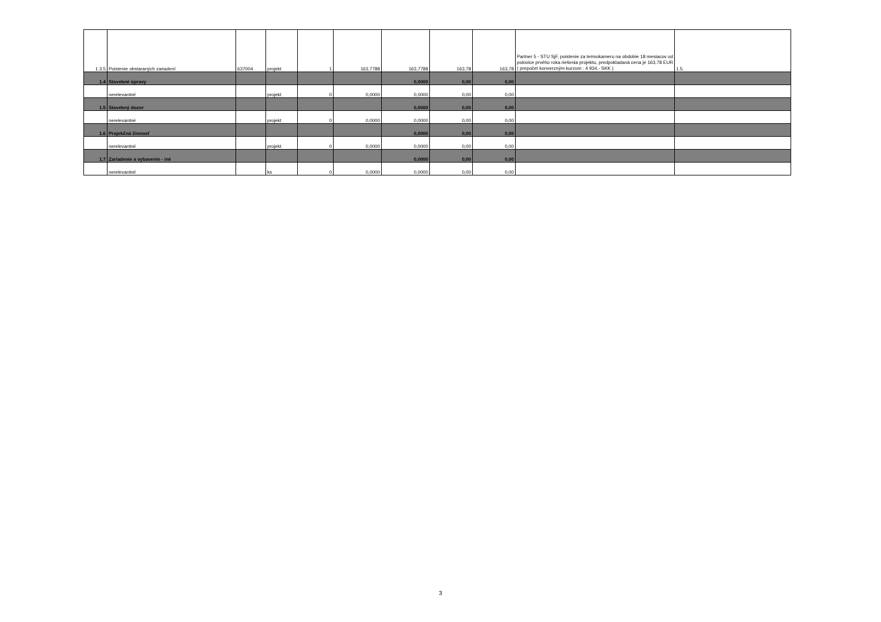| 1.3.5 | Poistenie obstaraných zariadení | 637004 | projekt | 1 | 163,7788 | 163,7788 | 163,78 | 163,78 | Partner 5 - STU SjF, poistenie za termokameru na obdobie 18 mesiacov od polovice prvého roka riešenia projektu, predpokladaná cena je 163,78 EUR ( prepočet konverzným kurzom : 4 934,- SKK ) | 1.5. |
| 1.4 | Stavebné úpravy | | | | | 0,0000 | 0,00 | 0,00 | | |
| | nerelevantné | | projekt | 0 | 0,0000 | 0,0000 | 0,00 | 0,00 | | |
| 1.5 | Stavebný dozor | | | | | 0,0000 | 0,00 | 0,00 | | |
| | nerelevantné | | projekt | 0 | 0,0000 | 0,0000 | 0,00 | 0,00 | | |
| 1.6 | Projekčná činnosť | | | | | 0,0000 | 0,00 | 0,00 | | |
| | nerelevantné | | projekt | 0 | 0,0000 | 0,0000 | 0,00 | 0,00 | | |
| 1.7 | Zariadenie a vybavenie - iné | | | | | 0,0000 | 0,00 | 0,00 | | |
| | nerelevantné | | ks | 0 | 0,0000 | 0,0000 | 0,00 | 0,00 | | |
3